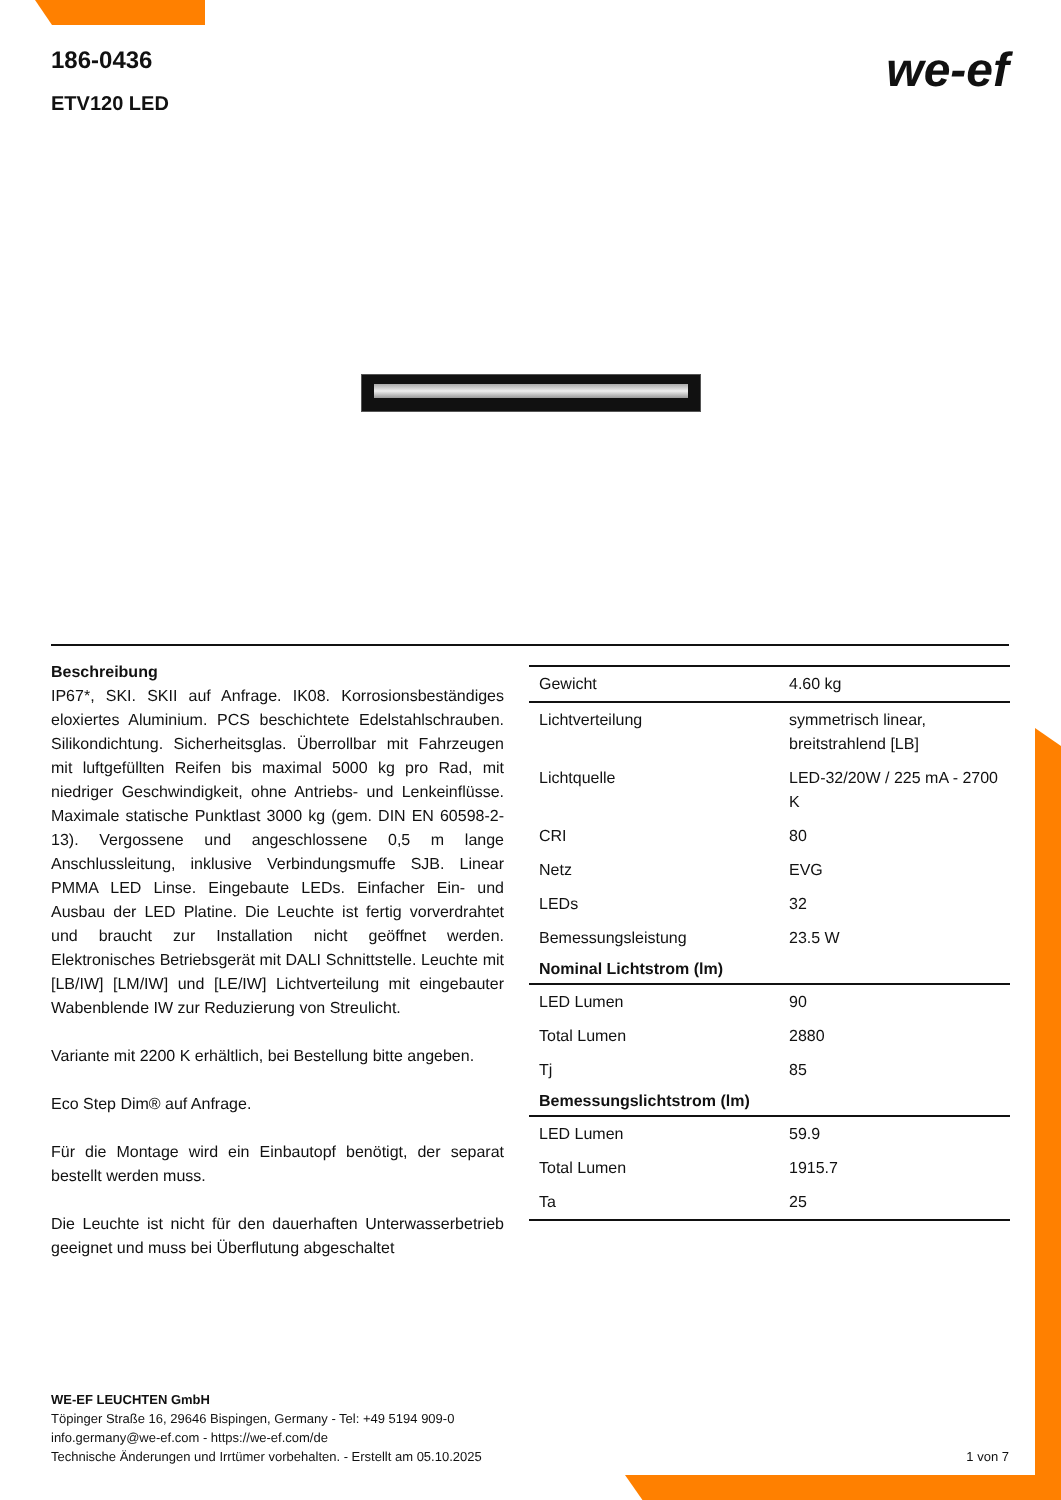186-0436
ETV120 LED
we-ef
Beschreibung
IP67*, SKI. SKII auf Anfrage. IK08. Korrosionsbeständiges eloxiertes Aluminium. PCS beschichtete Edelstahlschrauben. Silikondichtung. Sicherheitsglas. Überrollbar mit Fahrzeugen mit luftgefüllten Reifen bis maximal 5000 kg pro Rad, mit niedriger Geschwindigkeit, ohne Antriebs- und Lenkeinflüsse. Maximale statische Punktlast 3000 kg (gem. DIN EN 60598-2-13). Vergossene und angeschlossene 0,5 m lange Anschlussleitung, inklusive Verbindungsmuffe SJB. Linear PMMA LED Linse. Eingebaute LEDs. Einfacher Ein- und Ausbau der LED Platine. Die Leuchte ist fertig vorverdrahtet und braucht zur Installation nicht geöffnet werden. Elektronisches Betriebsgerät mit DALI Schnittstelle. Leuchte mit [LB/IW] [LM/IW] und [LE/IW] Lichtverteilung mit eingebauter Wabenblende IW zur Reduzierung von Streulicht.
Variante mit 2200 K erhältlich, bei Bestellung bitte angeben.
Eco Step Dim® auf Anfrage.
Für die Montage wird ein Einbautopf benötigt, der separat bestellt werden muss.
Die Leuchte ist nicht für den dauerhaften Unterwasserbetrieb geeignet und muss bei Überflutung abgeschaltet
| Gewicht | 4.60 kg |
| Lichtverteilung | symmetrisch linear, breitstrahlend [LB] |
| Lichtquelle | LED-32/20W / 225 mA - 2700 K |
| CRI | 80 |
| Netz | EVG |
| LEDs | 32 |
| Bemessungsleistung | 23.5 W |
| Nominal Lichtstrom (lm) | |
| LED Lumen | 90 |
| Total Lumen | 2880 |
| Tj | 85 |
| Bemessungslichtstrom (lm) | |
| LED Lumen | 59.9 |
| Total Lumen | 1915.7 |
| Ta | 25 |
WE-EF LEUCHTEN GmbH
Töpinger Straße 16, 29646 Bispingen, Germany - Tel: +49 5194 909-0
info.germany@we-ef.com - https://we-ef.com/de
Technische Änderungen und Irrtümer vorbehalten. - Erstellt am 05.10.2025 1 von 7